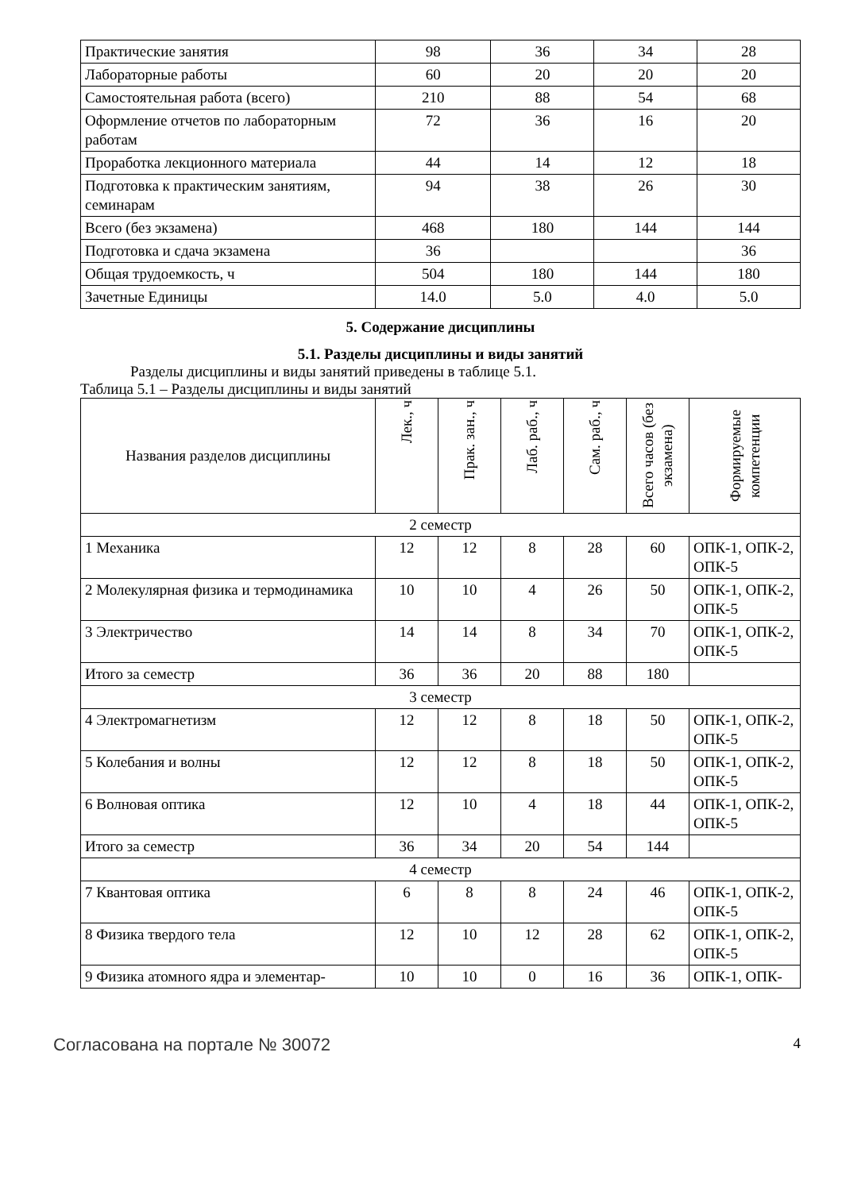| Практические занятия | 98 | 36 | 34 | 28 |
| Лабораторные работы | 60 | 20 | 20 | 20 |
| Самостоятельная работа (всего) | 210 | 88 | 54 | 68 |
| Оформление отчетов по лабораторным работам | 72 | 36 | 16 | 20 |
| Проработка лекционного материала | 44 | 14 | 12 | 18 |
| Подготовка к практическим занятиям, семинарам | 94 | 38 | 26 | 30 |
| Всего (без экзамена) | 468 | 180 | 144 | 144 |
| Подготовка и сдача экзамена | 36 | | | 36 |
| Общая трудоемкость, ч | 504 | 180 | 144 | 180 |
| Зачетные Единицы | 14.0 | 5.0 | 4.0 | 5.0 |
5. Содержание дисциплины
5.1. Разделы дисциплины и виды занятий
Разделы дисциплины и виды занятий приведены в таблице 5.1.
Таблица 5.1 – Разделы дисциплины и виды занятий
| Названия разделов дисциплины | Лек., ч | Прак. зан., ч | Лаб. раб., ч | Сам. раб., ч | Всего часов (без экзамена) | Формируемые компетенции |
| --- | --- | --- | --- | --- | --- | --- |
| 2 семестр | | | | | | |
| 1 Механика | 12 | 12 | 8 | 28 | 60 | ОПК-1, ОПК-2, ОПК-5 |
| 2 Молекулярная физика и термодинамика | 10 | 10 | 4 | 26 | 50 | ОПК-1, ОПК-2, ОПК-5 |
| 3 Электричество | 14 | 14 | 8 | 34 | 70 | ОПК-1, ОПК-2, ОПК-5 |
| Итого за семестр | 36 | 36 | 20 | 88 | 180 | |
| 3 семестр | | | | | | |
| 4 Электромагнетизм | 12 | 12 | 8 | 18 | 50 | ОПК-1, ОПК-2, ОПК-5 |
| 5 Колебания и волны | 12 | 12 | 8 | 18 | 50 | ОПК-1, ОПК-2, ОПК-5 |
| 6 Волновая оптика | 12 | 10 | 4 | 18 | 44 | ОПК-1, ОПК-2, ОПК-5 |
| Итого за семестр | 36 | 34 | 20 | 54 | 144 | |
| 4 семестр | | | | | | |
| 7 Квантовая оптика | 6 | 8 | 8 | 24 | 46 | ОПК-1, ОПК-2, ОПК-5 |
| 8 Физика твердого тела | 12 | 10 | 12 | 28 | 62 | ОПК-1, ОПК-2, ОПК-5 |
| 9 Физика атомного ядра и элементар- | 10 | 10 | 0 | 16 | 36 | ОПК-1, ОПК- |
Согласована на портале № 30072 4